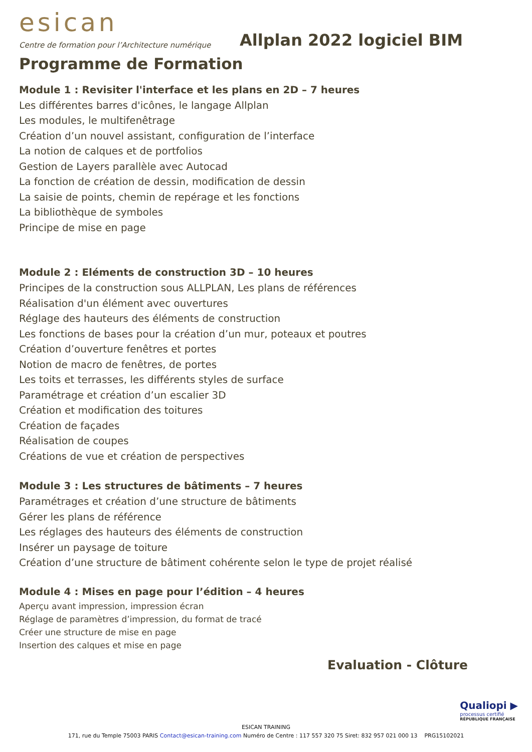esican
Centre de formation pour l’Architecture numérique
Allplan 2022 logiciel BIM
Programme de Formation
Module 1 : Revisiter l'interface et les plans en 2D – 7 heures
Les différentes barres d'icônes, le langage Allplan
Les modules, le multifenêtrage
Création d’un nouvel assistant, configuration de l’interface
La notion de calques et de portfolios
Gestion de Layers parallèle avec Autocad
La fonction de création de dessin, modification de dessin
La saisie de points, chemin de repérage et les fonctions
La bibliothèque de symboles
Principe de mise en page
Module 2 : Eléments de construction 3D – 10 heures
Principes de la construction sous ALLPLAN, Les plans de références
Réalisation d'un élément avec ouvertures
Réglage des hauteurs des éléments de construction
Les fonctions de bases pour la création d’un mur, poteaux et poutres
Création d’ouverture fenêtres et portes
Notion de macro de fenêtres, de portes
Les toits et terrasses, les différents styles de surface
Paramétrage et création d’un escalier 3D
Création et modification des toitures
Création de façades
Réalisation de coupes
Créations de vue et création de perspectives
Module 3 : Les structures de bâtiments – 7 heures
Paramétrages et création d’une structure de bâtiments
Gérer les plans de référence
Les réglages des hauteurs des éléments de construction
Insérer un paysage de toiture
Création d’une structure de bâtiment cohérente selon le type de projet réalisé
Module 4 : Mises en page pour l’édition – 4 heures
Aperçu avant impression, impression écran
Réglage de paramètres d’impression, du format de tracé
Créer une structure de mise en page
Insertion des calques et mise en page
Evaluation - Clôture
Qualiopi ▶
processus certifié
RÉPUBLIQUE FRANÇAISE
ESICAN TRAINING
171, rue du Temple 75003 PARIS Contact@esican-training.com Numéro de Centre : 117 557 320 75 Siret: 832 957 021 000 13 PRG15102021